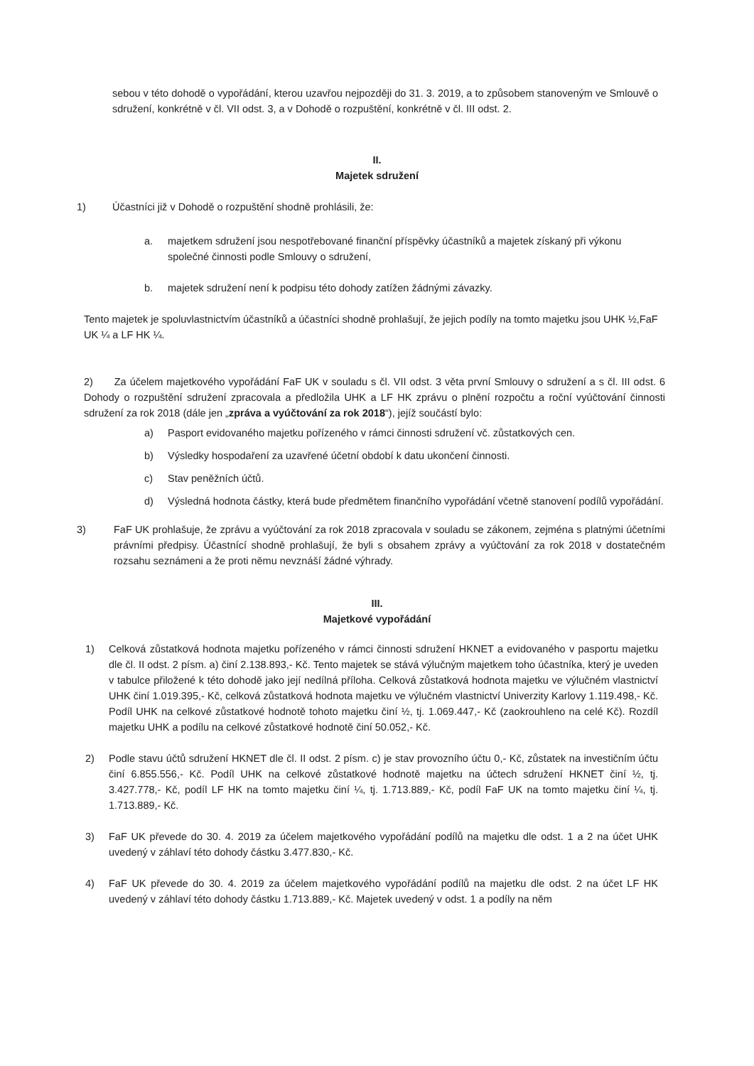sebou v této dohodě o vypořádání, kterou uzavřou nejpozději do 31. 3. 2019, a to způsobem stanoveným ve Smlouvě o sdružení, konkrétně v čl. VII odst. 3, a v Dohodě o rozpuštění, konkrétně v čl. III odst. 2.
II.
Majetek sdružení
1) Účastníci již v Dohodě o rozpuštění shodně prohlásili, že:
a. majetkem sdružení jsou nespotřebované finanční příspěvky účastníků a majetek získaný při výkonu společné činnosti podle Smlouvy o sdružení,
b. majetek sdružení není k podpisu této dohody zatížen žádnými závazky.
Tento majetek je spoluvlastnictvím účastníků a účastníci shodně prohlašují, že jejich podíly na tomto majetku jsou UHK ½,FaF UK ¼ a LF HK ¼.
2) Za účelem majetkového vypořádání FaF UK v souladu s čl. VII odst. 3 věta první Smlouvy o sdružení a s čl. III odst. 6 Dohody o rozpuštění sdružení zpracovala a předložila UHK a LF HK zprávu o plnění rozpočtu a roční vyúčtování činnosti sdružení za rok 2018 (dále jen „zpráva a vyúčtování za rok 2018“), jejíž součástí bylo:
a) Pasport evidovaného majetku pořízeného v rámci činnosti sdružení vč. zůstatkových cen.
b) Výsledky hospodaření za uzavřené účetní období k datu ukončení činnosti.
c) Stav peněžních účtů.
d) Výsledná hodnota částky, která bude předmětem finančního vypořádání včetně stanovení podílů vypořádání.
3) FaF UK prohlašuje, že zprávu a vyúčtování za rok 2018 zpracovala v souladu se zákonem, zejména s platnými účetními právními předpisy. Účastnící shodně prohlašují, že byli s obsahem zprávy a vyúčtování za rok 2018 v dostatečném rozsahu seznámeni a že proti němu nevznáší žádné výhrady.
III.
Majetkové vypořádání
1) Celková zůstatková hodnota majetku pořízeného v rámci činnosti sdružení HKNET a evidovaného v pasportu majetku dle čl. II odst. 2 písm. a) činí 2.138.893,- Kč. Tento majetek se stává výlučným majetkem toho účastníka, který je uveden v tabulce přiložené k této dohodě jako její nedílná příloha. Celková zůstatková hodnota majetku ve výlučném vlastnictví UHK činí 1.019.395,- Kč, celková zůstatková hodnota majetku ve výlučném vlastnictví Univerzity Karlovy 1.119.498,- Kč. Podíl UHK na celkové zůstatkové hodnotě tohoto majetku činí ½, tj. 1.069.447,- Kč (zaokrouhleno na celé Kč). Rozdíl majetku UHK a podílu na celkové zůstatkové hodnotě činí 50.052,- Kč.
2) Podle stavu účtů sdružení HKNET dle čl. II odst. 2 písm. c) je stav provozního účtu 0,- Kč, zůstatek na investičním účtu činí 6.855.556,- Kč. Podíl UHK na celkové zůstatkové hodnotě majetku na účtech sdružení HKNET činí ½, tj. 3.427.778,- Kč, podíl LF HK na tomto majetku činí ¼, tj. 1.713.889,- Kč, podíl FaF UK na tomto majetku činí ¼, tj. 1.713.889,- Kč.
3) FaF UK převede do 30. 4. 2019 za účelem majetkového vypořádání podílů na majetku dle odst. 1 a 2 na účet UHK uvedený v záhlaví této dohody částku 3.477.830,- Kč.
4) FaF UK převede do 30. 4. 2019 za účelem majetkového vypořádání podílů na majetku dle odst. 2 na účet LF HK uvedený v záhlaví této dohody částku 1.713.889,- Kč. Majetek uvedený v odst. 1 a podíly na něm